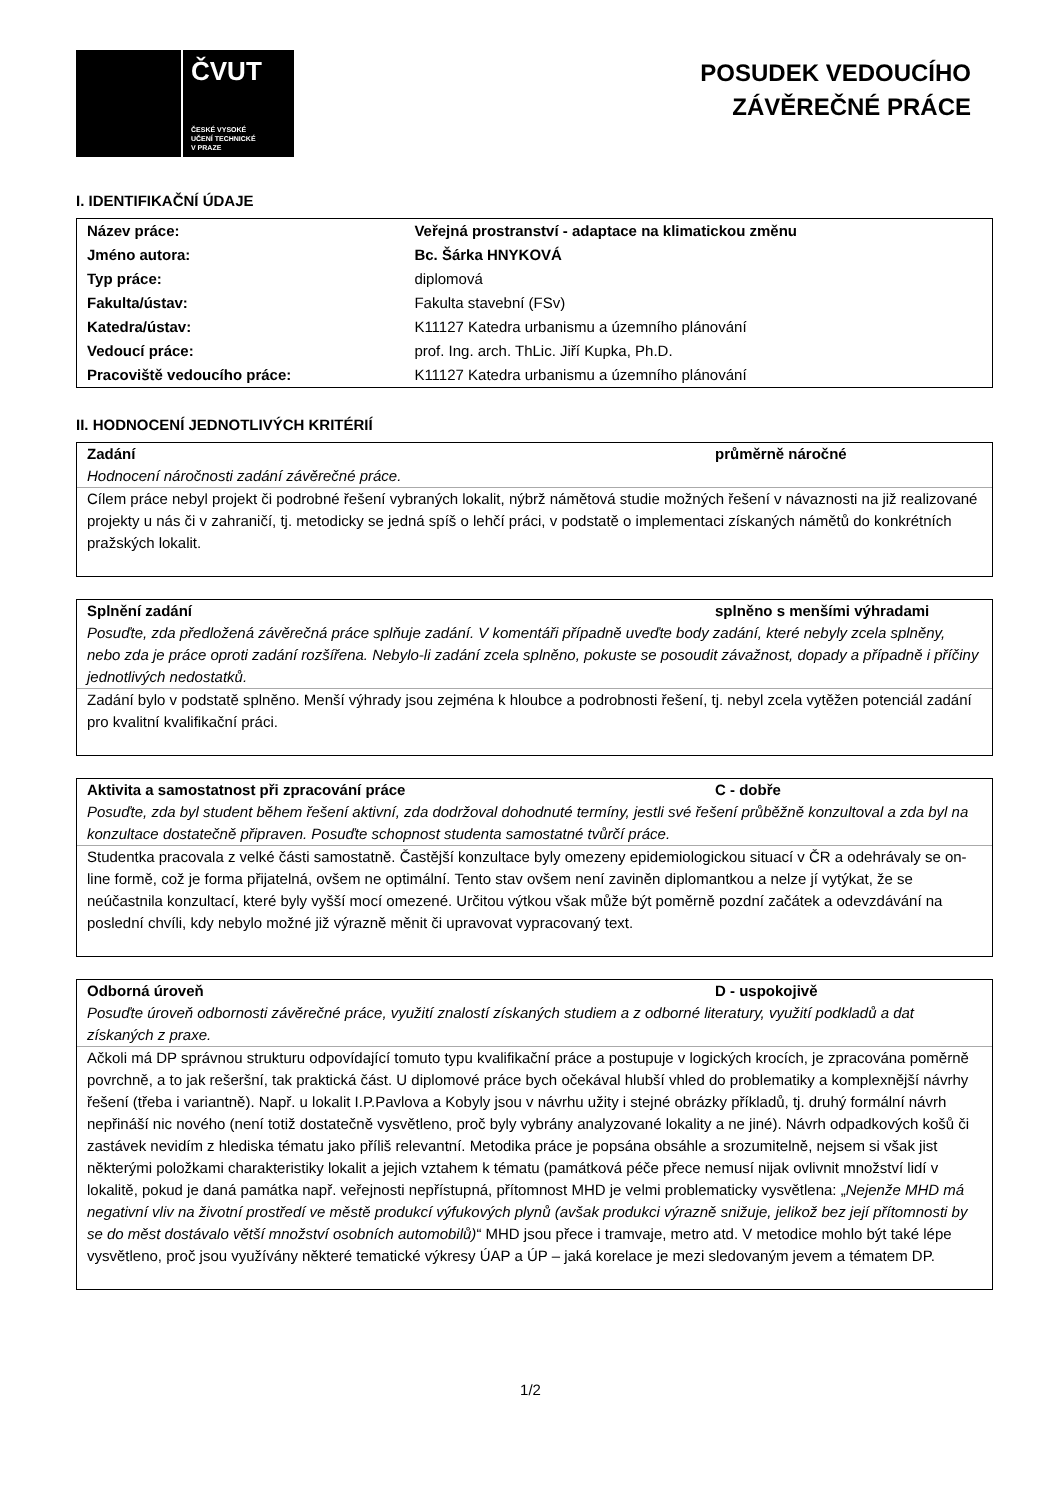ČVUT
ČESKÉ VYSOKÉ
UČENÍ TECHNICKÉ
V PRAZE
POSUDEK VEDOUCÍHO
ZÁVĚREČNÉ PRÁCE
I. IDENTIFIKAČNÍ ÚDAJE
| Název práce: | Veřejná prostranství - adaptace na klimatickou změnu |
| Jméno autora: | Bc. Šárka HNYKOVÁ |
| Typ práce: | diplomová |
| Fakulta/ústav: | Fakulta stavební (FSv) |
| Katedra/ústav: | K11127 Katedra urbanismu a územního plánování |
| Vedoucí práce: | prof. Ing. arch. ThLic. Jiří Kupka, Ph.D. |
| Pracoviště vedoucího práce: | K11127 Katedra urbanismu a územního plánování |
II. HODNOCENÍ JEDNOTLIVÝCH KRITÉRIÍ
Zadání průměrně náročné
Hodnocení náročnosti zadání závěrečné práce.
Cílem práce nebyl projekt či podrobné řešení vybraných lokalit, nýbrž námětová studie možných řešení v návaznosti na již realizované projekty u nás či v zahraničí, tj. metodicky se jedná spíš o lehčí práci, v podstatě o implementaci získaných námětů do konkrétních pražských lokalit.
Splnění zadání splněno s menšími výhradami
Posuďte, zda předložená závěrečná práce splňuje zadání. V komentáři případně uveďte body zadání, které nebyly zcela splněny, nebo zda je práce oproti zadání rozšířena. Nebylo-li zadání zcela splněno, pokuste se posoudit závažnost, dopady a případně i příčiny jednotlivých nedostatků.
Zadání bylo v podstatě splněno. Menší výhrady jsou zejména k hloubce a podrobnosti řešení, tj. nebyl zcela vytěžen potenciál zadání pro kvalitní kvalifikační práci.
Aktivita a samostatnost při zpracování práce C - dobře
Posuďte, zda byl student během řešení aktivní, zda dodržoval dohodnuté termíny, jestli své řešení průběžně konzultoval a zda byl na konzultace dostatečně připraven. Posuďte schopnost studenta samostatné tvůrčí práce.
Studentka pracovala z velké části samostatně. Častější konzultace byly omezeny epidemiologickou situací v ČR a odehrávaly se on-line formě, což je forma přijatelná, ovšem ne optimální. Tento stav ovšem není zaviněn diplomantkou a nelze jí vytýkat, že se neúčastnila konzultací, které byly vyšší mocí omezené. Určitou výtkou však může být poměrně pozdní začátek a odevzdávání na poslední chvíli, kdy nebylo možné již výrazně měnit či upravovat vypracovaný text.
Odborná úroveň D - uspokojivě
Posuďte úroveň odbornosti závěrečné práce, využití znalostí získaných studiem a z odborné literatury, využití podkladů a dat získaných z praxe.
Ačkoli má DP správnou strukturu odpovídající tomuto typu kvalifikační práce a postupuje v logických krocích, je zpracována poměrně povrchně, a to jak rešeršní, tak praktická část. U diplomové práce bych očekával hlubší vhled do problematiky a komplexnější návrhy řešení (třeba i variantně). Např. u lokalit I.P.Pavlova a Kobyly jsou v návrhu užity i stejné obrázky příkladů, tj. druhý formální návrh nepřináší nic nového (není totiž dostatečně vysvětleno, proč byly vybrány analyzované lokality a ne jiné). Návrh odpadkových košů či zastávek nevidím z hlediska tématu jako příliš relevantní. Metodika práce je popsána obsáhle a srozumitelně, nejsem si však jist některými položkami charakteristiky lokalit a jejich vztahem k tématu (památková péče přece nemusí nijak ovlivnit množství lidí v lokalitě, pokud je daná památka např. veřejnosti nepřístupná, přítomnost MHD je velmi problematicky vysvětlena: „Nejenže MHD má negativní vliv na životní prostředí ve městě produkcí výfukových plynů (avšak produkci výrazně snižuje, jelikož bez její přítomnosti by se do měst dostávalo větší množství osobních automobilů)“ MHD jsou přece i tramvaje, metro atd. V metodice mohlo být také lépe vysvětleno, proč jsou využívány některé tematické výkresy ÚAP a ÚP – jaká korelace je mezi sledovaným jevem a tématem DP.
1/2